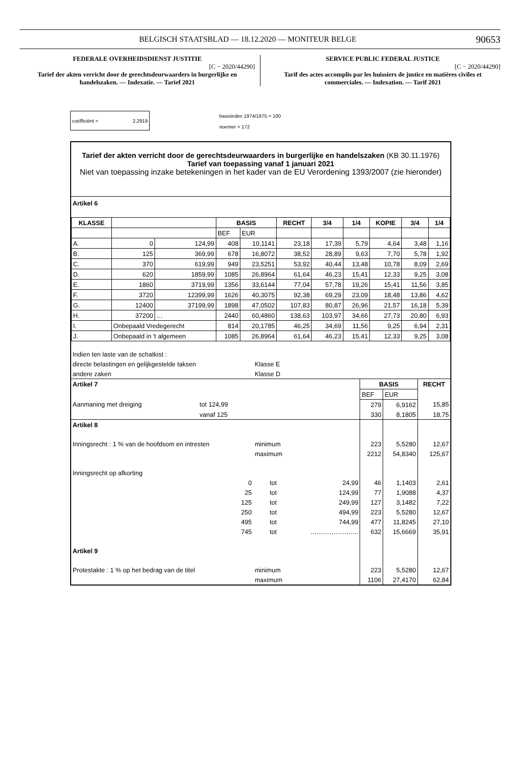BELGISCH STAATSBLAD — 18.12.2020 — MONITEUR BELGE 90653
FEDERALE OVERHEIDSDIENST JUSTITIE
[C − 2020/44290]
Tarief der akten verricht door de gerechtsdeurwaarders in burgerlijke en handelszaken. — Indexatie. — Tarief 2021
SERVICE PUBLIC FEDERAL JUSTICE
[C − 2020/44290]
Tarif des actes accomplis par les huissiers de justice en matières civiles et commerciales. — Indexation. — Tarif 2021
coëfficiënt = 2,2919
basisindex 1974/1975 = 100
noemer = 172
Tarief der akten verricht door de gerechtsdeurwaarders in burgerlijke en handelszaken (KB 30.11.1976)
Tarief van toepassing vanaf 1 januari 2021
Niet van toepassing inzake beteken­ingen in het kader van de EU Verordening 1393/2007 (zie hieronder)
| Artikel 6 |
| KLASSE | | | BASIS | | RECHT | 3/4 | 1/4 | KOPIE | 3/4 | 1/4 |
| --- | --- | --- | --- | --- | --- | --- | --- | --- | --- | --- |
| | | | BEF | EUR | | | | | | |
| A. | 0 | 124,99 | 408 | 10,1141 | 23,18 | 17,39 | 5,79 | 4,64 | 3,48 | 1,16 |
| B. | 125 | 369,99 | 678 | 16,8072 | 38,52 | 28,89 | 9,63 | 7,70 | 5,78 | 1,92 |
| C. | 370 | 619,99 | 949 | 23,5251 | 53,92 | 40,44 | 13,48 | 10,78 | 8,09 | 2,69 |
| D. | 620 | 1859,99 | 1085 | 26,8964 | 61,64 | 46,23 | 15,41 | 12,33 | 9,25 | 3,08 |
| E. | 1860 | 3719,99 | 1356 | 33,6144 | 77,04 | 57,78 | 19,26 | 15,41 | 11,56 | 3,85 |
| F. | 3720 | 12399,99 | 1626 | 40,3075 | 92,38 | 69,29 | 23,09 | 18,48 | 13,86 | 4,62 |
| G. | 12400 | 37199,99 | 1898 | 47,0502 | 107,83 | 80,87 | 26,96 | 21,57 | 16,18 | 5,39 |
| H. | 37200 | … | 2440 | 60,4860 | 138,63 | 103,97 | 34,66 | 27,73 | 20,80 | 6,93 |
| I. | Onbepaald Vredegerecht | | 814 | 20,1785 | 46,25 | 34,69 | 11,56 | 9,25 | 6,94 | 2,31 |
| J. | Onbepaald in 't algemeen | | 1085 | 26,8964 | 61,64 | 46,23 | 15,41 | 12,33 | 9,25 | 3,08 |
| Indien ten laste van de schatkist : | | | | | | |
| directe belastingen en gelijkgestelde taksen | | Klasse E | | | | |
| andere zaken | | Klasse D | | | | |
| Artikel 7 | | | | BASIS | | RECHT |
| | | | | BEF | EUR | |
| Aanmaning met dreiging | tot 124,99 | | | 279 | 6,9162 | 15,85 |
| | vanaf 125 | | | 330 | 8,1805 | 18,75 |
| Artikel 8 | | | | | | |
| Inningsrecht : 1 % van de hoofdsom en intresten | | minimum | | 223 | 5,5280 | 12,67 |
| | | maximum | | 2212 | 54,8340 | 125,67 |
| Inningsrecht op afkorting | | | | | | |
| 0 | | tot | 24,99 | 46 | 1,1403 | 2,61 |
| 25 | | tot | 124,99 | 77 | 1,9088 | 4,37 |
| 125 | | tot | 249,99 | 127 | 3,1482 | 7,22 |
| 250 | | tot | 494,99 | 223 | 5,5280 | 12,67 |
| 495 | | tot | 744,99 | 477 | 11,8245 | 27,10 |
| 745 | | tot | ………………….. | 632 | 15,6669 | 35,91 |
| Artikel 9 | | | | | | |
| Protestakte : 1 % op het bedrag van de titel | | minimum | | 223 | 5,5280 | 12,67 |
| | | maximum | | 1106 | 27,4170 | 62,84 |